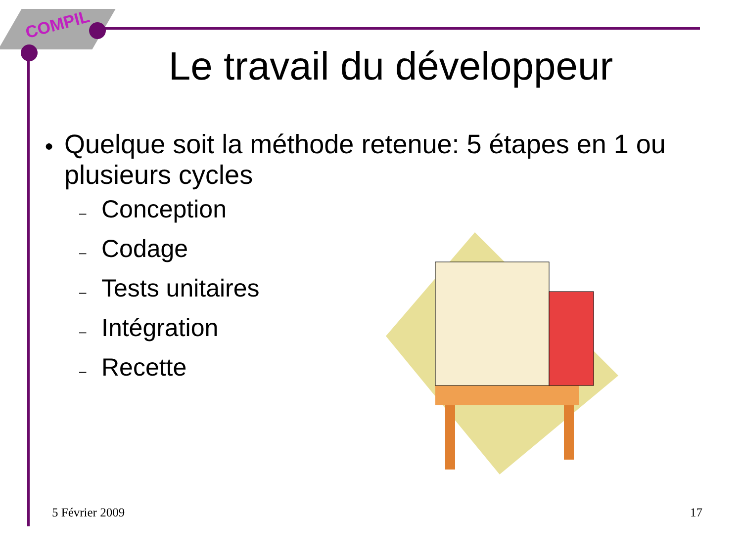COMPIL
Le travail du développeur
● Quelque soit la méthode retenue: 5 étapes en 1 ou plusieurs cycles
– Conception
– Codage
– Tests unitaires
– Intégration
– Recette
5 Février 2009 17